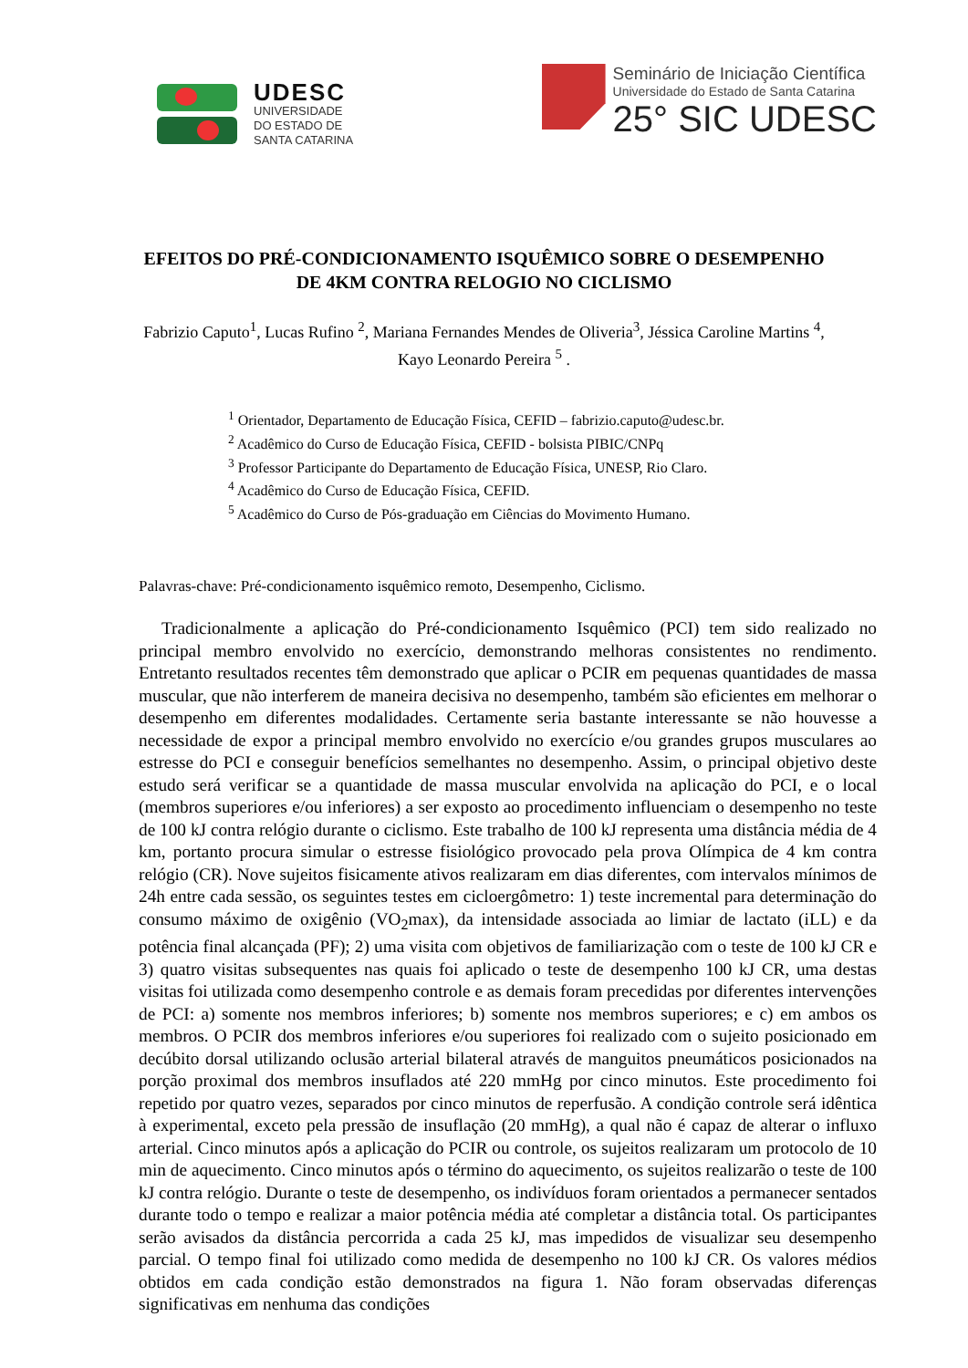UDESC
UNIVERSIDADE
DO ESTADO DE
SANTA CATARINA
Seminário de Iniciação Científica
Universidade do Estado de Santa Catarina
25° SIC UDESC
EFEITOS DO PRÉ-CONDICIONAMENTO ISQUÊMICO SOBRE O DESEMPENHO DE 4KM CONTRA RELOGIO NO CICLISMO
Fabrizio Caputo<sup>1</sup>, Lucas Rufino <sup>2</sup>, Mariana Fernandes Mendes de Oliveria<sup>3</sup>, Jéssica Caroline Martins <sup>4</sup>, Kayo Leonardo Pereira <sup>5</sup> .
<sup>1</sup> Orientador, Departamento de Educação Física, CEFID – fabrizio.caputo@udesc.br.
<sup>2</sup> Acadêmico do Curso de Educação Física, CEFID - bolsista PIBIC/CNPq
<sup>3</sup> Professor Participante do Departamento de Educação Física, UNESP, Rio Claro.
<sup>4</sup> Acadêmico do Curso de Educação Física, CEFID.
<sup>5</sup> Acadêmico do Curso de Pós-graduação em Ciências do Movimento Humano.
Palavras-chave: Pré-condicionamento isquêmico remoto, Desempenho, Ciclismo.
Tradicionalmente a aplicação do Pré-condicionamento Isquêmico (PCI) tem sido realizado no principal membro envolvido no exercício, demonstrando melhoras consistentes no rendimento. Entretanto resultados recentes têm demonstrado que aplicar o PCIR em pequenas quantidades de massa muscular, que não interferem de maneira decisiva no desempenho, também são eficientes em melhorar o desempenho em diferentes modalidades. Certamente seria bastante interessante se não houvesse a necessidade de expor a principal membro envolvido no exercício e/ou grandes grupos musculares ao estresse do PCI e conseguir benefícios semelhantes no desempenho. Assim, o principal objetivo deste estudo será verificar se a quantidade de massa muscular envolvida na aplicação do PCI, e o local (membros superiores e/ou inferiores) a ser exposto ao procedimento influenciam o desempenho no teste de 100 kJ contra relógio durante o ciclismo. Este trabalho de 100 kJ representa uma distância média de 4 km, portanto procura simular o estresse fisiológico provocado pela prova Olímpica de 4 km contra relógio (CR). Nove sujeitos fisicamente ativos realizaram em dias diferentes, com intervalos mínimos de 24h entre cada sessão, os seguintes testes em cicloergômetro: 1) teste incremental para determinação do consumo máximo de oxigênio (VO<sub>2</sub>max), da intensidade associada ao limiar de lactato (iLL) e da potência final alcançada (PF); 2) uma visita com objetivos de familiarização com o teste de 100 kJ CR e 3) quatro visitas subsequentes nas quais foi aplicado o teste de desempenho 100 kJ CR, uma destas visitas foi utilizada como desempenho controle e as demais foram precedidas por diferentes intervenções de PCI: a) somente nos membros inferiores; b) somente nos membros superiores; e c) em ambos os membros. O PCIR dos membros inferiores e/ou superiores foi realizado com o sujeito posicionado em decúbito dorsal utilizando oclusão arterial bilateral através de manguitos pneumáticos posicionados na porção proximal dos membros insuflados até 220 mmHg por cinco minutos. Este procedimento foi repetido por quatro vezes, separados por cinco minutos de reperfusão. A condição controle será idêntica à experimental, exceto pela pressão de insuflação (20 mmHg), a qual não é capaz de alterar o influxo arterial. Cinco minutos após a aplicação do PCIR ou controle, os sujeitos realizaram um protocolo de 10 min de aquecimento. Cinco minutos após o término do aquecimento, os sujeitos realizarão o teste de 100 kJ contra relógio. Durante o teste de desempenho, os indivíduos foram orientados a permanecer sentados durante todo o tempo e realizar a maior potência média até completar a distância total. Os participantes serão avisados da distância percorrida a cada 25 kJ, mas impedidos de visualizar seu desempenho parcial. O tempo final foi utilizado como medida de desempenho no 100 kJ CR. Os valores médios obtidos em cada condição estão demonstrados na figura 1. Não foram observadas diferenças significativas em nenhuma das condições